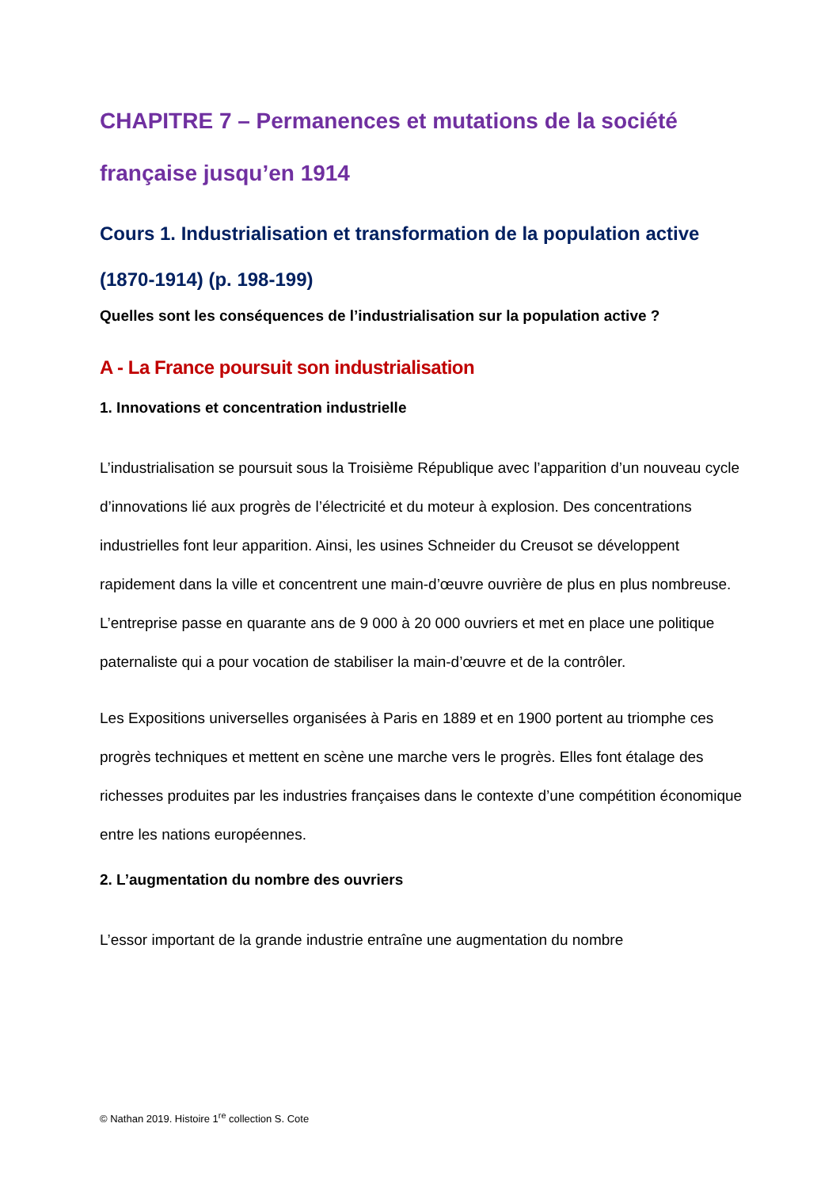CHAPITRE 7 – Permanences et mutations de la société française jusqu’en 1914
Cours 1. Industrialisation et transformation de la population active (1870-1914) (p. 198-199)
Quelles sont les conséquences de l’industrialisation sur la population active ?
A - La France poursuit son industrialisation
1. Innovations et concentration industrielle
L’industrialisation se poursuit sous la Troisième République avec l’apparition d’un nouveau cycle d’innovations lié aux progrès de l’électricité et du moteur à explosion. Des concentrations industrielles font leur apparition. Ainsi, les usines Schneider du Creusot se développent rapidement dans la ville et concentrent une main-d’œuvre ouvrière de plus en plus nombreuse. L’entreprise passe en quarante ans de 9 000 à 20 000 ouvriers et met en place une politique paternaliste qui a pour vocation de stabiliser la main-d’œuvre et de la contrôler.
Les Expositions universelles organisées à Paris en 1889 et en 1900 portent au triomphe ces progrès techniques et mettent en scène une marche vers le progrès. Elles font étalage des richesses produites par les industries françaises dans le contexte d’une compétition économique entre les nations européennes.
2. L’augmentation du nombre des ouvriers
L’essor important de la grande industrie entraîne une augmentation du nombre
© Nathan 2019. Histoire 1<sup>re</sup> collection S. Cote